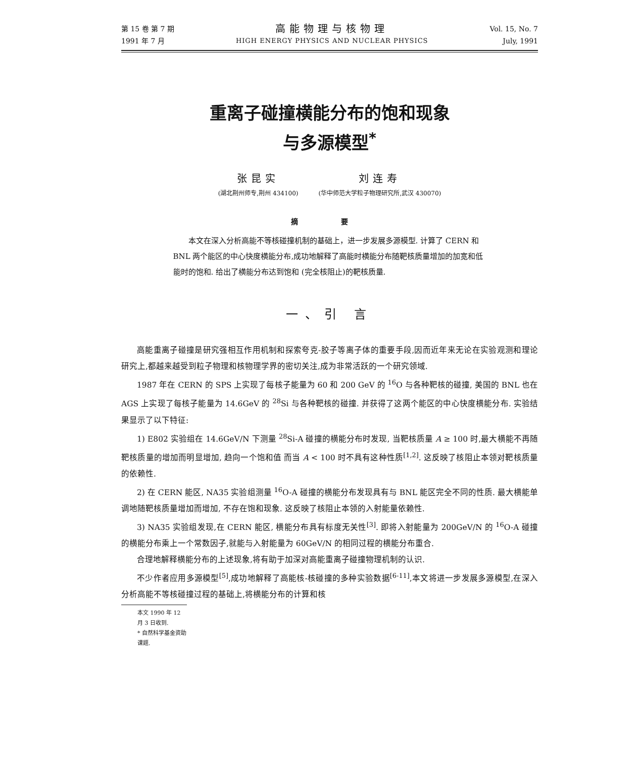第 15 卷 第 7 期
1991 年 7 月
高能物理与核物理
HIGH ENERGY PHYSICS AND NUCLEAR PHYSICS
Vol. 15, No. 7
July, 1991
重离子碰撞横能分布的饱和现象
与多源模型<sup>*</sup>
张昆实
(湖北荆州师专,荆州 434100)
刘连寿
(华中师范大学粒子物理研究所,武汉 430070)
摘 要
本文在深入分析高能不等核碰撞机制的基础上，进一步发展多源模型. 计算了 CERN 和 BNL 两个能区的中心快度横能分布,成功地解释了高能时横能分布随靶核质量增加的加宽和低能时的饱和. 给出了横能分布达到饱和 (完全核阻止)的靶核质量.
一、引 言
高能重离子碰撞是研究强相互作用机制和探索夸克-胶子等离子体的重要手段,因而近年来无论在实验观测和理论研究上,都越来越受到粒子物理和核物理学界的密切关注,成为非常活跃的一个研究领域.
1987 年在 CERN 的 SPS 上实现了每核子能量为 60 和 200 GeV 的 <sup>16</sup>O 与各种靶核的碰撞, 美国的 BNL 也在 AGS 上实现了每核子能量为 14.6GeV 的 <sup>28</sup>Si 与各种靶核的碰撞. 并获得了这两个能区的中心快度横能分布. 实验结果显示了以下特征:
1) E802 实验组在 14.6GeV/N 下测量 <sup>28</sup>Si-A 碰撞的横能分布时发现, 当靶核质量 A ≥ 100 时,最大横能不再随靶核质量的增加而明显增加, 趋向一个饱和值 而当 A < 100 时不具有这种性质<sup>[1,2]</sup>. 这反映了核阻止本领对靶核质量的依赖性.
2) 在 CERN 能区, NA35 实验组测量 <sup>16</sup>O-A 碰撞的横能分布发现具有与 BNL 能区完全不同的性质. 最大横能单调地随靶核质量增加而增加, 不存在饱和现象. 这反映了核阻止本领的入射能量依赖性.
3) NA35 实验组发现,在 CERN 能区, 横能分布具有标度无关性<sup>[3]</sup>. 即将入射能量为 200GeV/N 的 <sup>16</sup>O-A 碰撞的横能分布乘上一个常数因子,就能与入射能量为 60GeV/N 的相同过程的横能分布重合.
合理地解释横能分布的上述现象,将有助于加深对高能重离子碰撞物理机制的认识.
不少作者应用多源模型<sup>[5]</sup>,成功地解释了高能核-核碰撞的多种实验数据<sup>[6-11]</sup>,本文将进一步发展多源模型,在深入分析高能不等核碰撞过程的基础上,将横能分布的计算和核
本文 1990 年 12 月 3 日收到.
* 自然科学基金资助课题.